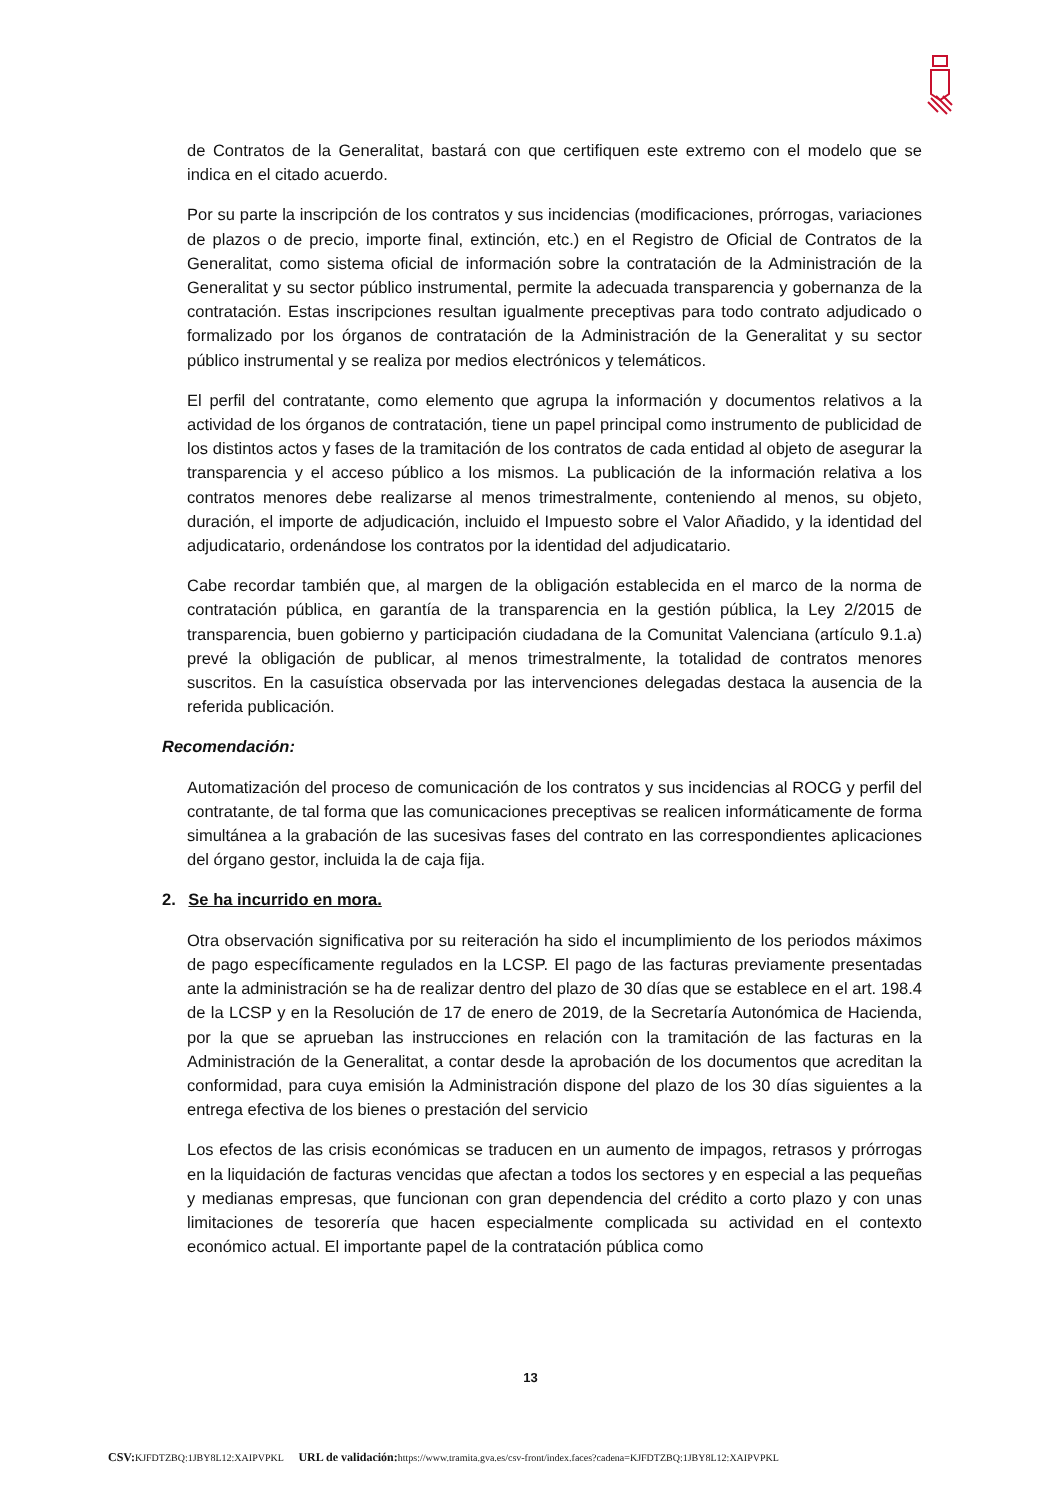de Contratos de la Generalitat, bastará con que certifiquen este extremo con el modelo que se indica en el citado acuerdo.
Por su parte la inscripción de los contratos y sus incidencias (modificaciones, prórrogas, variaciones de plazos o de precio, importe final, extinción, etc.) en el Registro de Oficial de Contratos de la Generalitat, como sistema oficial de información sobre la contratación de la Administración de la Generalitat y su sector público instrumental, permite la adecuada transparencia y gobernanza de la contratación. Estas inscripciones resultan igualmente preceptivas para todo contrato adjudicado o formalizado por los órganos de contratación de la Administración de la Generalitat y su sector público instrumental y se realiza por medios electrónicos y telemáticos.
El perfil del contratante, como elemento que agrupa la información y documentos relativos a la actividad de los órganos de contratación, tiene un papel principal como instrumento de publicidad de los distintos actos y fases de la tramitación de los contratos de cada entidad al objeto de asegurar la transparencia y el acceso público a los mismos. La publicación de la información relativa a los contratos menores debe realizarse al menos trimestralmente, conteniendo al menos, su objeto, duración, el importe de adjudicación, incluido el Impuesto sobre el Valor Añadido, y la identidad del adjudicatario, ordenándose los contratos por la identidad del adjudicatario.
Cabe recordar también que, al margen de la obligación establecida en el marco de la norma de contratación pública, en garantía de la transparencia en la gestión pública, la Ley 2/2015 de transparencia, buen gobierno y participación ciudadana de la Comunitat Valenciana (artículo 9.1.a) prevé la obligación de publicar, al menos trimestralmente, la totalidad de contratos menores suscritos. En la casuística observada por las intervenciones delegadas destaca la ausencia de la referida publicación.
Recomendación:
Automatización del proceso de comunicación de los contratos y sus incidencias al ROCG y perfil del contratante, de tal forma que las comunicaciones preceptivas se realicen informáticamente de forma simultánea a la grabación de las sucesivas fases del contrato en las correspondientes aplicaciones del órgano gestor, incluida la de caja fija.
2. Se ha incurrido en mora.
Otra observación significativa por su reiteración ha sido el incumplimiento de los periodos máximos de pago específicamente regulados en la LCSP. El pago de las facturas previamente presentadas ante la administración se ha de realizar dentro del plazo de 30 días que se establece en el art. 198.4 de la LCSP y en la Resolución de 17 de enero de 2019, de la Secretaría Autonómica de Hacienda, por la que se aprueban las instrucciones en relación con la tramitación de las facturas en la Administración de la Generalitat, a contar desde la aprobación de los documentos que acreditan la conformidad, para cuya emisión la Administración dispone del plazo de los 30 días siguientes a la entrega efectiva de los bienes o prestación del servicio
Los efectos de las crisis económicas se traducen en un aumento de impagos, retrasos y prórrogas en la liquidación de facturas vencidas que afectan a todos los sectores y en especial a las pequeñas y medianas empresas, que funcionan con gran dependencia del crédito a corto plazo y con unas limitaciones de tesorería que hacen especialmente complicada su actividad en el contexto económico actual. El importante papel de la contratación pública como
13
CSV: KJFDTZBQ:1JBY8L12:XAIPVPKL URL de validación: https://www.tramita.gva.es/csv-front/index.faces?cadena=KJFDTZBQ:1JBY8L12:XAIPVPKL